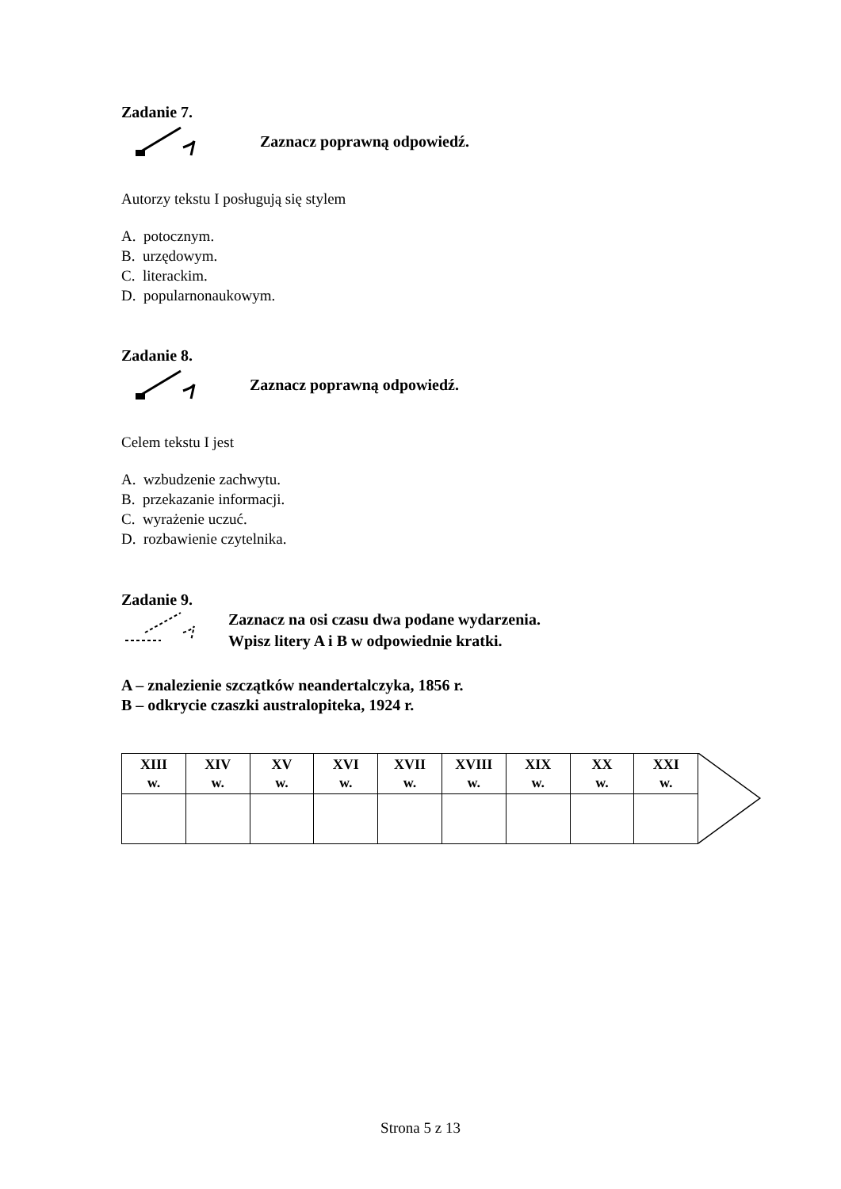Zadanie 7.
Zaznacz poprawną odpowiedź.
Autorzy tekstu I posługują się stylem
A. potocznym.
B. urzędowym.
C. literackim.
D. popularnonaukowym.
Zadanie 8.
Zaznacz poprawną odpowiedź.
Celem tekstu I jest
A. wzbudzenie zachwytu.
B. przekazanie informacji.
C. wyrażenie uczuć.
D. rozbawienie czytelnika.
Zadanie 9.
Zaznacz na osi czasu dwa podane wydarzenia.
Wpisz litery A i B w odpowiednie kratki.
A – znalezienie szczątków neandertalczyka, 1856 r.
B – odkrycie czaszki australopiteka, 1924 r.
| XIII w. | XIV w. | XV w. | XVI w. | XVII w. | XVIII w. | XIX w. | XX w. | XXI w. |
Strona 5 z 13